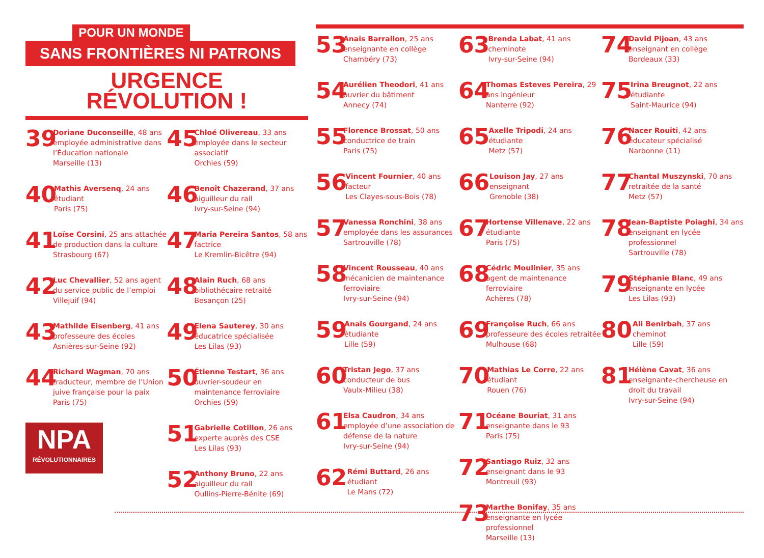POUR UN MONDE
SANS FRONTIÈRES NI PATRONS
URGENCE
RÉVOLUTION !
39
Doriane Duconseille, 48 ans employée administrative dans l’Éducation nationale
Marseille (13)
40
Mathis Aversenq, 24 ans étudiant
Paris (75)
41
Loïse Corsini, 25 ans attachée de production dans la culture
Strasbourg (67)
42
Luc Chevallier, 52 ans agent du service public de l’emploi
Villejuif (94)
43
Mathilde Eisenberg, 41 ans professeure des écoles
Asnières-sur-Seine (92)
44
Richard Wagman, 70 ans traducteur, membre de l’Union juive française pour la paix
Paris (75)
NPA
RÉVOLUTIONNAIRES
45
Chloé Olivereau, 33 ans employée dans le secteur associatif
Orchies (59)
46
Benoît Chazerand, 37 ans aiguilleur du rail
Ivry-sur-Seine (94)
47
Maria Pereira Santos, 58 ans factrice
Le Kremlin-Bicêtre (94)
48
Alain Ruch, 68 ans bibliothécaire retraité
Besançon (25)
49
Elena Sauterey, 30 ans éducatrice spécialisée
Les Lilas (93)
50
Étienne Testart, 36 ans ouvrier-soudeur en maintenance ferroviaire
Orchies (59)
51
Gabrielle Cotillon, 26 ans experte auprès des CSE
Les Lilas (93)
52
Anthony Bruno, 22 ans aiguilleur du rail
Oullins-Pierre-Bénite (69)
53
Anaïs Barrallon, 25 ans enseignante en collège
Chambéry (73)
54
Aurélien Theodori, 41 ans ouvrier du bâtiment
Annecy (74)
55
Florence Brossat, 50 ans conductrice de train
Paris (75)
56
Vincent Fournier, 40 ans facteur
Les Clayes-sous-Bois (78)
57
Vanessa Ronchini, 38 ans employée dans les assurances
Sartrouville (78)
58
Vincent Rousseau, 40 ans mécanicien de maintenance ferroviaire
Ivry-sur-Seine (94)
59
Anaïs Gourgand, 24 ans étudiante
Lille (59)
60
Tristan Jego, 37 ans conducteur de bus
Vaulx-Milieu (38)
61
Elsa Caudron, 34 ans employée d’une association de défense de la nature
Ivry-sur-Seine (94)
62
Rémi Buttard, 26 ans étudiant
Le Mans (72)
63
Brenda Labat, 41 ans cheminote
Ivry-sur-Seine (94)
64
Thomas Esteves Pereira, 29 ans ingénieur
Nanterre (92)
65
Axelle Tripodi, 24 ans étudiante
Metz (57)
66
Louison Jay, 27 ans enseignant
Grenoble (38)
67
Hortense Villenave, 22 ans étudiante
Paris (75)
68
Cédric Moulinier, 35 ans agent de maintenance ferroviaire
Achères (78)
69
Françoise Ruch, 66 ans professeure des écoles retraitée
Mulhouse (68)
70
Mathias Le Corre, 22 ans étudiant
Rouen (76)
71
Océane Bouriat, 31 ans enseignante dans le 93
Paris (75)
72
Santiago Ruiz, 32 ans enseignant dans le 93
Montreuil (93)
73
Marthe Bonifay, 35 ans enseignante en lycée professionnel
Marseille (13)
74
David Pijoan, 43 ans enseignant en collège
Bordeaux (33)
75
Irina Breugnot, 22 ans étudiante
Saint-Maurice (94)
76
Nacer Rouiti, 42 ans éducateur spécialisé
Narbonne (11)
77
Chantal Muszynski, 70 ans retraitée de la santé
Metz (57)
78
Jean-Baptiste Poiaghi, 34 ans enseignant en lycée professionnel
Sartrouville (78)
79
Stéphanie Blanc, 49 ans enseignante en lycée
Les Lilas (93)
80
Ali Benirbah, 37 ans cheminot
Lille (59)
81
Hélène Cavat, 36 ans enseignante-chercheuse en droit du travail
Ivry-sur-Seine (94)